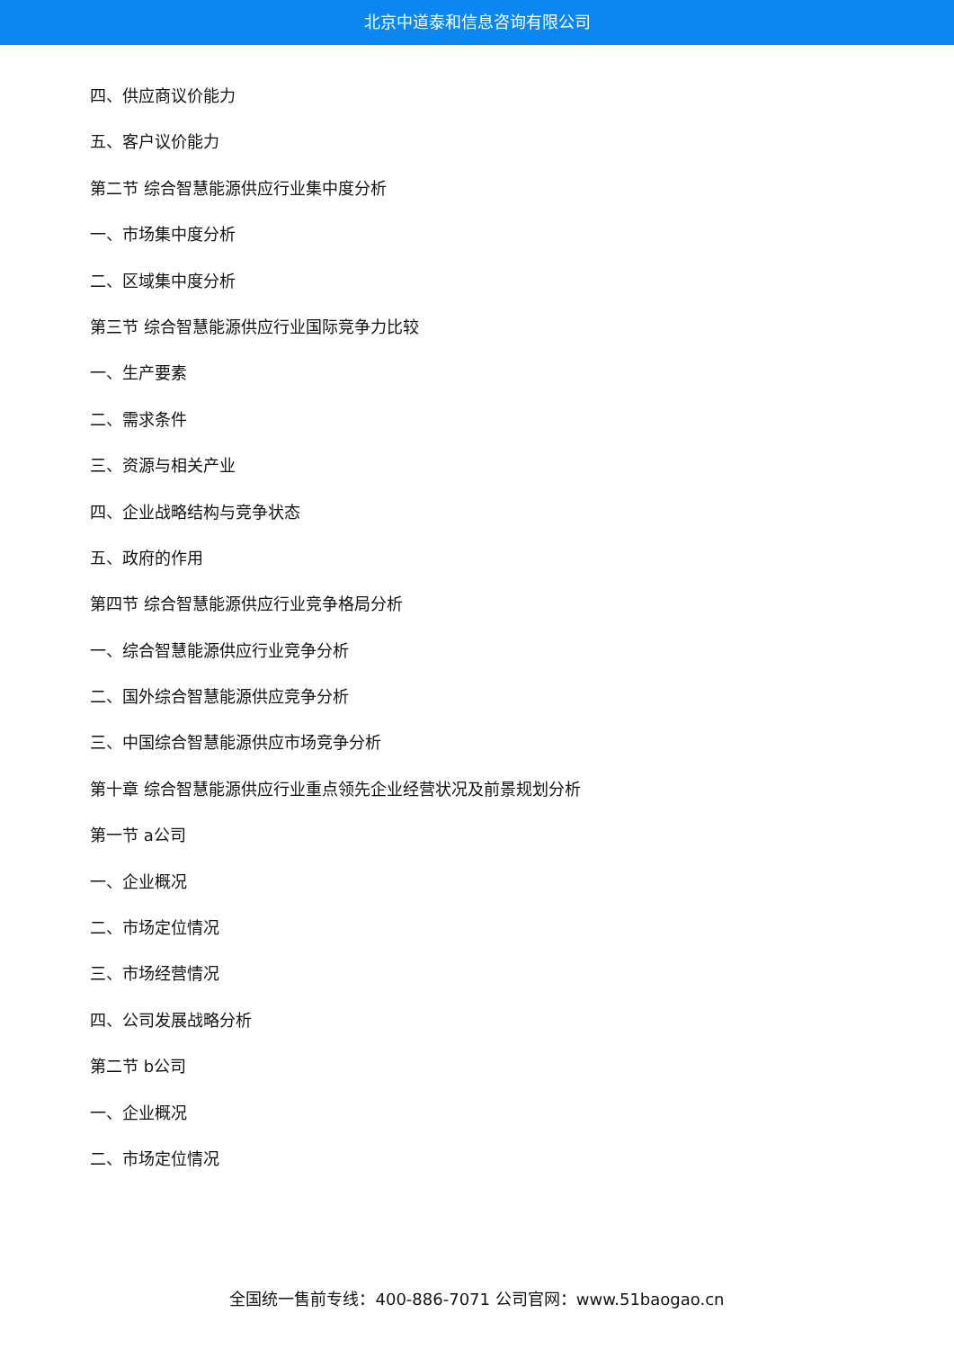北京中道泰和信息咨询有限公司
四、供应商议价能力
五、客户议价能力
第二节 综合智慧能源供应行业集中度分析
一、市场集中度分析
二、区域集中度分析
第三节 综合智慧能源供应行业国际竞争力比较
一、生产要素
二、需求条件
三、资源与相关产业
四、企业战略结构与竞争状态
五、政府的作用
第四节 综合智慧能源供应行业竞争格局分析
一、综合智慧能源供应行业竞争分析
二、国外综合智慧能源供应竞争分析
三、中国综合智慧能源供应市场竞争分析
第十章 综合智慧能源供应行业重点领先企业经营状况及前景规划分析
第一节 a公司
一、企业概况
二、市场定位情况
三、市场经营情况
四、公司发展战略分析
第二节 b公司
一、企业概况
二、市场定位情况
全国统一售前专线：400-886-7071 公司官网：www.51baogao.cn